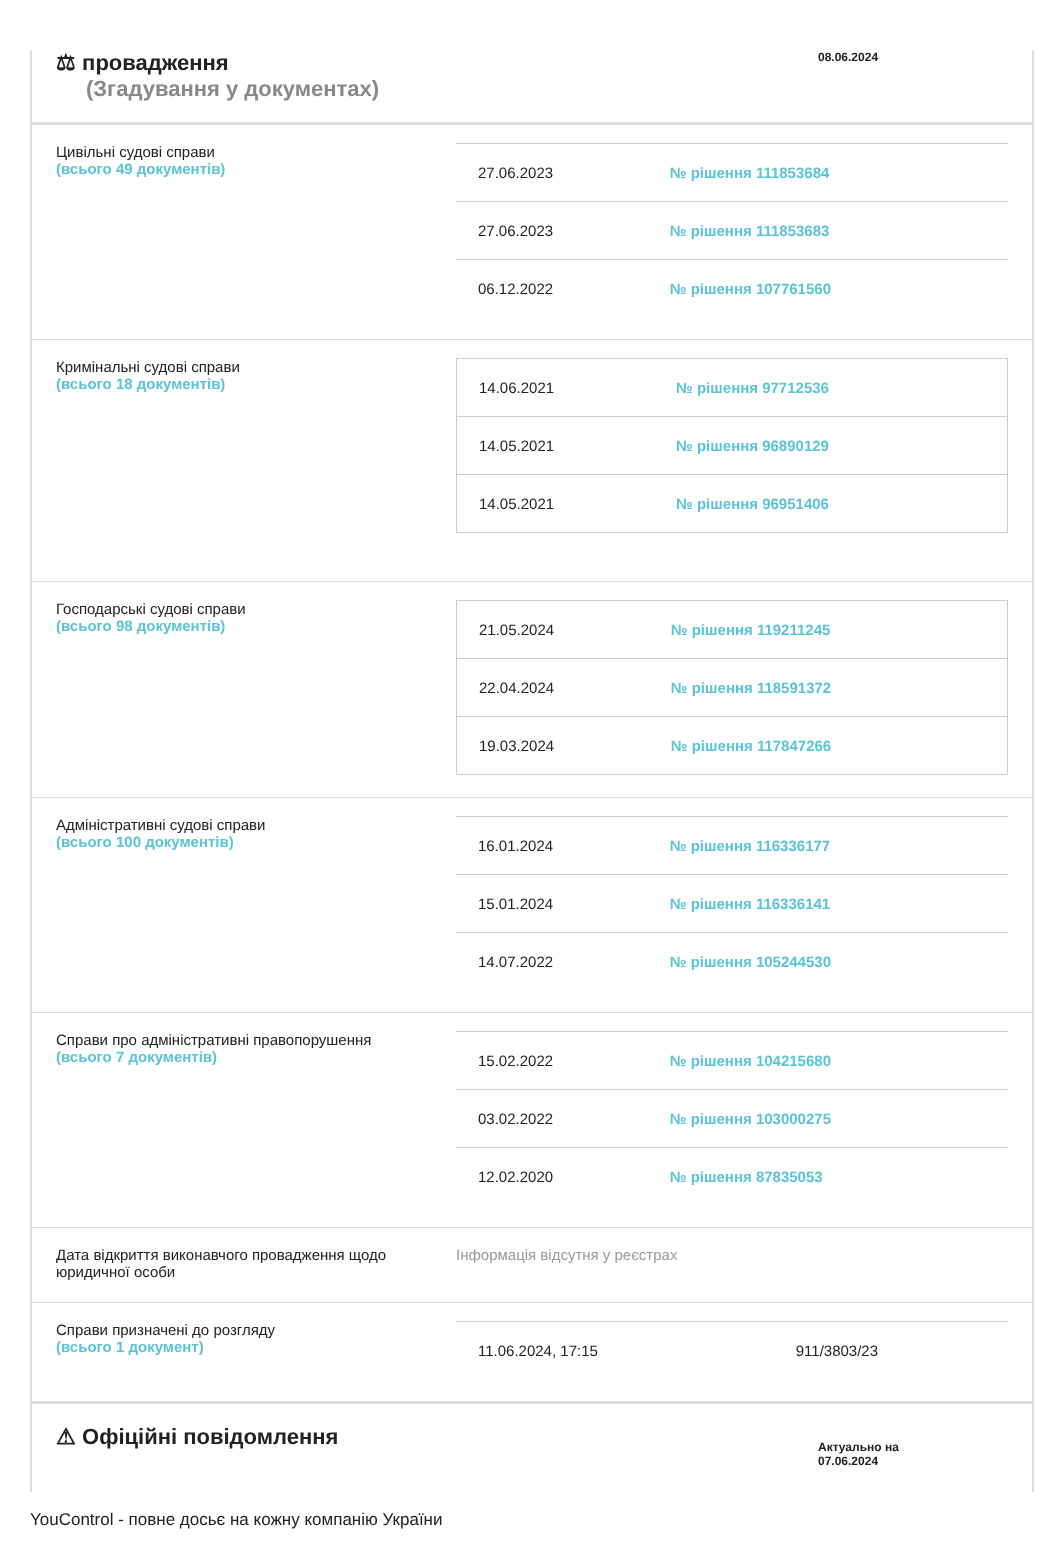⚖ провадження
(Згадування у документах)
08.06.2024
Цивільні судові справи
(всього 49 документів)
| 27.06.2023 | № рішення 111853684 |
| 27.06.2023 | № рішення 111853683 |
| 06.12.2022 | № рішення 107761560 |
Кримінальні судові справи
(всього 18 документів)
| 14.06.2021 | № рішення 97712536 |
| 14.05.2021 | № рішення 96890129 |
| 14.05.2021 | № рішення 96951406 |
Господарські судові справи
(всього 98 документів)
| 21.05.2024 | № рішення 119211245 |
| 22.04.2024 | № рішення 118591372 |
| 19.03.2024 | № рішення 117847266 |
Адміністративні судові справи
(всього 100 документів)
| 16.01.2024 | № рішення 116336177 |
| 15.01.2024 | № рішення 116336141 |
| 14.07.2022 | № рішення 105244530 |
Справи про адміністративні правопорушення
(всього 7 документів)
| 15.02.2022 | № рішення 104215680 |
| 03.02.2022 | № рішення 103000275 |
| 12.02.2020 | № рішення 87835053 |
Дата відкриття виконавчого провадження щодо юридичної особи
Інформація відсутня у реєстрах
Справи призначені до розгляду
(всього 1 документ)
| 11.06.2024, 17:15 | 911/3803/23 |
⚠ Офіційні повідомлення
Актуально на 07.06.2024
YouControl - повне досьє на кожну компанію України